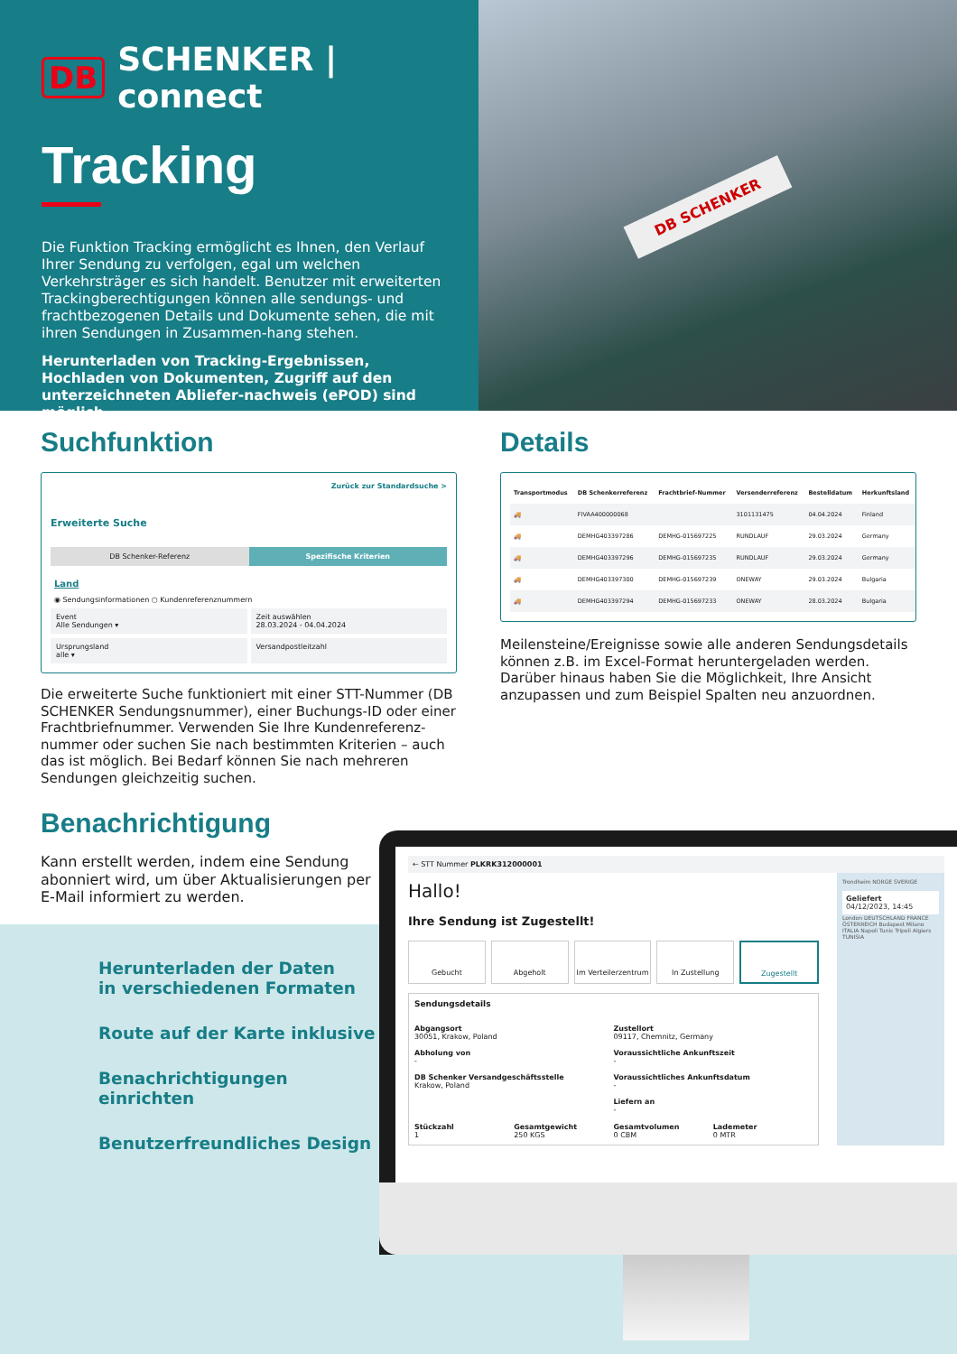DB SCHENKER | connect
Tracking
Die Funktion Tracking ermöglicht es Ihnen, den Verlauf Ihrer Sendung zu verfolgen, egal um welchen Verkehrsträger es sich handelt. Benutzer mit erweiterten Trackingberechtigungen können alle sendungs- und frachtbezogenen Details und Dokumente sehen, die mit ihren Sendungen in Zusammen-hang stehen.
Herunterladen von Tracking-Ergebnissen, Hochladen von Dokumenten, Zugriff auf den unterzeichneten Abliefer-nachweis (ePOD) sind möglich.
DB SCHENKER
Suchfunktion
Zurück zur Standardsuche >
Erweiterte Suche
DB Schenker-Referenz Spezifische Kriterien
Land
◉ Sendungsinformationen ○ Kundenreferenznummern
Event
Alle Sendungen ▾
Zeit auswählen
28.03.2024 - 04.04.2024
Ursprungsland
alle ▾
Versandpostleitzahl
Die erweiterte Suche funktioniert mit einer STT-Nummer (DB SCHENKER Sendungsnummer), einer Buchungs-ID oder einer Frachtbriefnummer. Verwenden Sie Ihre Kundenreferenz-nummer oder suchen Sie nach bestimmten Kriterien – auch das ist möglich. Bei Bedarf können Sie nach mehreren Sendungen gleichzeitig suchen.
Details
| Transportmodus | DB Schenkerreferenz | Frachtbrief-Nummer | Versenderreferenz | Bestelldatum | Herkunftsland |
| --- | --- | --- | --- | --- | --- |
| 🚚 | FIVAA400000068 | | 3101131475 | 04.04.2024 | Finland |
| 🚚 | DEMHG403397286 | DEMHG-015697225 | RUNDLAUF | 29.03.2024 | Germany |
| 🚚 | DEMHG403397296 | DEMHG-015697235 | RUNDLAUF | 29.03.2024 | Germany |
| 🚚 | DEMHG403397300 | DEMHG-015697239 | ONEWAY | 29.03.2024 | Bulgaria |
| 🚚 | DEMHG403397294 | DEMHG-015697233 | ONEWAY | 28.03.2024 | Bulgaria |
Meilensteine/Ereignisse sowie alle anderen Sendungsdetails können z.B. im Excel-Format heruntergeladen werden. Darüber hinaus haben Sie die Möglichkeit, Ihre Ansicht anzupassen und zum Beispiel Spalten neu anzuordnen.
Benachrichtigung
Kann erstellt werden, indem eine Sendung abonniert wird, um über Aktualisierungen per E-Mail informiert zu werden.
Herunterladen der Daten
in verschiedenen Formaten
Route auf der Karte inklusive
Benachrichtigungen einrichten
Benutzerfreundliches Design
← STT Nummer PLKRK312000001
Hallo!
Ihre Sendung ist Zugestellt!
Gebucht Abgeholt Im Verteilerzentrum In Zustellung Zugestellt
Sendungsdetails
Abgangsort
30051, Krakow, Poland
Abholung von
-
DB Schenker Versandgeschäftsstelle
Krakow, Poland
Zustellort
09117, Chemnitz, Germany
Voraussichtliche Ankunftszeit
-
Voraussichtliches Ankunftsdatum
-
Liefern an
-
Stückzahl
1
Gesamtgewicht
250 KGS
Gesamtvolumen
0 CBM
Lademeter
0 MTR
Trondheim NORGE SVERIGE
Geliefert
04/12/2023, 14:45
London DEUTSCHLAND FRANCE ÖSTERREICH Budapest Milano ITALIA Napoli Tunis Tripoli Algiers TUNISIA